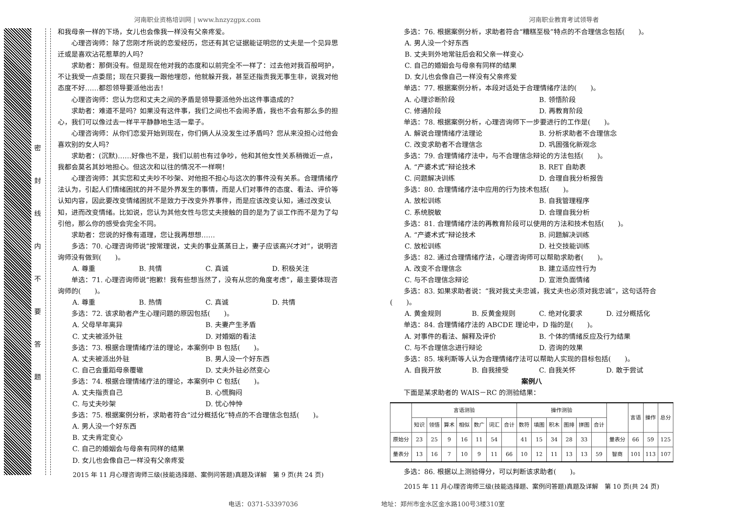河南职业资格培训网 | www.hnzyzgpx.com 河南职业教育考试领导者
密 封 线 内 不 要 答 题
和我母亲一样的下场，女儿也会像我一样没有父亲疼爱。
心理咨询师：除了您刚才所说的恋爱经历，您还有其它证据能证明您的丈夫是一个见异思迁或是喜欢沾花惹草的人吗？
求助者：那倒没有。但是现在他对我的态度和以前完全不一样了：过去他对我百般呵护，不让我受一点委屈；现在只要我一跟他埋怨，他就躲开我，甚至还指责我无事生非，说我对他态度不好……都怨领导要派他出去！
心理咨询师：您认为您和丈夫之间的矛盾是领导要派他外出这件事造成的？
求助者：难道不是吗？如果没有这件事，我们之间也不会闹矛盾，我也不会有那么多的担心，我们可以像过去一样平平静静地生活一辈子。
心理咨询师：从你们恋爱开始到现在，你们俩人从没发生过矛盾吗？您从来没担心过他会喜欢别的女人吗？
求助者：(沉默)……好像也不是，我们以前也有过争吵，他和其他女性关系稍微近一点，我都会莫名其妙地担心。但这次和以往的情况不一样啊！
心理咨询师：其实您和丈夫吵不吵架、对他担不担心与这次的事件没有关系。合理情绪疗法认为，引起人们情绪困扰的并不是外界发生的事情，而是人们对事件的态度、看法、评价等认知内容，因此要改变情绪困扰不是致力于改变外界事件，而是应该改变认知，通过改变认知，进而改变情绪。比如说，您认为其他女性与您丈夫接触的目的是为了谈工作而不是为了勾引他，那么你的感受会完全不同。
求助者：您说的好像有道理，您让我再想想……
多选：70. 心理咨询师说“按常理说，丈夫的事业蒸蒸日上，妻子应该高兴才对”，说明咨询师没有做到(　　)。
A. 尊重 B. 共情 C. 真诚 D. 积极关注
单选：71. 心理咨询师说“抱歉！我有些想当然了，没有从您的角度考虑”，最主要体现咨询师的(　　)。
A. 尊重 B. 热情 C. 真诚 D. 共情
多选：72. 该求助者产生心理问题的原因包括(　　)。
A. 父母早年离异 B. 夫妻产生矛盾
C. 丈夫被派外驻 D. 对婚姻的看法
多选：73. 根据合理情绪疗法的理论，本案例中 B 包括(　　)。
A. 丈夫被派出外驻 B. 男人没一个好东西
C. 自己会重蹈母亲覆辙 D. 丈夫外驻必然变心
多选：74. 根据合理情绪疗法的理论，本案例中 C 包括(　　)。
A. 丈夫指责自己 B. 心慌胸闷
C. 与丈夫吵架 D. 忧心忡忡
多选：75. 根据案例分析，求助者符合“过分概括化”特点的不合理信念包括(　　)。
A. 男人没一个好东西
B. 丈夫肯定变心
C. 自己的婚姻会与母亲有同样的结果
D. 女儿也会像自己一样没有父亲疼爱
2015 年 11 月心理咨询师三级(技能选择题、案例问答题)真题及详解　第 9 页(共 24 页)
多选：76. 根据案例分析，求助者符合“糟糕至极”特点的不合理信念包括(　　)。
A. 男人没一个好东西
B. 丈夫到外地常驻后会和父亲一样变心
C. 自己的婚姻会与母亲有同样的结果
D. 女儿也会像自己一样没有父亲疼爱
单选：77. 根据案例分析，本段对话处于合理情绪疗法的(　　)。
A. 心理诊断阶段 B. 领悟阶段
C. 修通阶段 D. 再教育阶段
单选：78. 根据案例分析，心理咨询师下一步要进行的工作是(　　)。
A. 解说合理情绪疗法理论 B. 分析求助者不合理信念
C. 改变求助者不合理信念 D. 巩固强化新观念
多选：79. 合理情绪疗法中，与不合理信念辩论的方法包括(　　)。
A. “产婆术式”辩论技术 B. RET 自助表
C. 问题解决训练 D. 合理自我分析报告
多选：80. 合理情绪疗法中应用的行为技术包括(　　)。
A. 放松训练 B. 自我管理程序
C. 系统脱敏 D. 合理自我分析
多选：81. 合理情绪疗法的再教育阶段可以使用的方法和技术包括(　　)。
A. “产婆术式”辩论技术 B. 问题解决训练
C. 放松训练 D. 社交技能训练
多选：82. 通过合理情绪疗法，心理咨询师可以帮助求助者(　　)。
A. 改变不合理信念 B. 建立适应性行为
C. 与不合理信念辩论 D. 宣泄负面情绪
多选：83. 如果求助者说：“我对我丈夫忠诚，我丈夫也必须对我忠诚”，这句话符合(　　)。
A. 黄金规则 B. 反黄金规则 C. 绝对化要求 D. 过分概括化
单选：84. 合理情绪疗法的 ABCDE 理论中，D 指的是(　　)。
A. 对事件的看法、解释及评价 B. 个体的情绪反应及行为结果
C. 与不合理信念进行辩论 D. 咨询的效果
多选：85. 埃利斯等人认为合理情绪疗法可以帮助人实现的目标包括(　　)。
A. 自我开放 B. 自我接受 C. 自我关怀 D. 敢于尝试
案例八
下面是某求助者的 WAIS－RC 的测验结果：
| | 言语测验 | | | | | | | 操作测验 | | | | | | | 言语 | 操作 | 总分 |
| --- | --- | --- | --- | --- | --- | --- | --- | --- | --- | --- | --- | --- | --- | --- | --- | --- | --- |
| | 知识 | 领悟 | 算术 | 相似 | 数广 | 词汇 | 合计 | 数符 | 填图 | 积木 | 图排 | 拼图 | 合计 | | | | |
| 原始分 | 23 | 25 | 9 | 16 | 11 | 54 | | 41 | 15 | 34 | 28 | 33 | | 量表分 | 66 | 59 | 125 |
| 量表分 | 13 | 16 | 7 | 10 | 9 | 11 | 66 | 10 | 12 | 11 | 13 | 13 | 59 | 智商 | 101 | 113 | 107 |
多选：86. 根据以上测验得分，可以判断该求助者(　　)。
2015 年 11 月心理咨询师三级(技能选择题、案例问答题)真题及详解　第 10 页(共 24 页)
电话：0371-53397036 地址：郑州市金水区金水路100号3楼310室